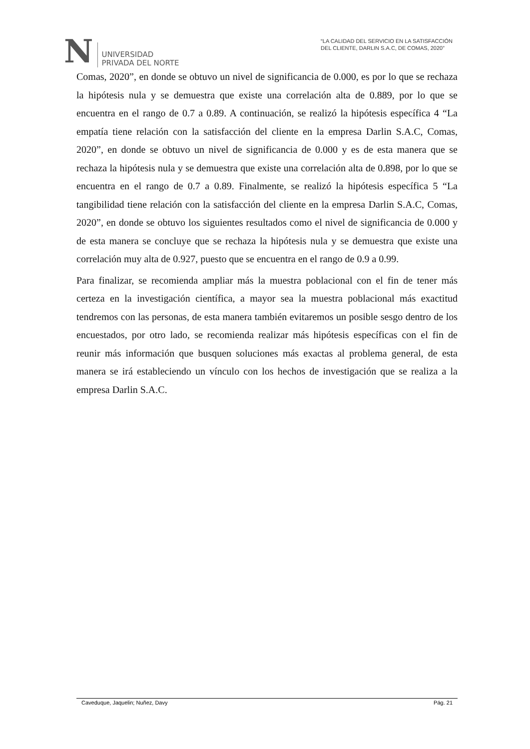N
UNIVERSIDAD
PRIVADA DEL NORTE
“LA CALIDAD DEL SERVICIO EN LA SATISFACCIÓN
DEL CLIENTE, DARLIN S.A.C, DE COMAS, 2020”
Comas, 2020”, en donde se obtuvo un nivel de significancia de 0.000, es por lo que se rechaza la hipótesis nula y se demuestra que existe una correlación alta de 0.889, por lo que se encuentra en el rango de 0.7 a 0.89. A continuación, se realizó la hipótesis específica 4 “La empatía tiene relación con la satisfacción del cliente en la empresa Darlin S.A.C, Comas, 2020”, en donde se obtuvo un nivel de significancia de 0.000 y es de esta manera que se rechaza la hipótesis nula y se demuestra que existe una correlación alta de 0.898, por lo que se encuentra en el rango de 0.7 a 0.89. Finalmente, se realizó la hipótesis específica 5 “La tangibilidad tiene relación con la satisfacción del cliente en la empresa Darlin S.A.C, Comas, 2020”, en donde se obtuvo los siguientes resultados como el nivel de significancia de 0.000 y de esta manera se concluye que se rechaza la hipótesis nula y se demuestra que existe una correlación muy alta de 0.927, puesto que se encuentra en el rango de 0.9 a 0.99.
Para finalizar, se recomienda ampliar más la muestra poblacional con el fin de tener más certeza en la investigación científica, a mayor sea la muestra poblacional más exactitud tendremos con las personas, de esta manera también evitaremos un posible sesgo dentro de los encuestados, por otro lado, se recomienda realizar más hipótesis específicas con el fin de reunir más información que busquen soluciones más exactas al problema general, de esta manera se irá estableciendo un vínculo con los hechos de investigación que se realiza a la empresa Darlin S.A.C.
Caveduque, Jaquelin; Nuñez, Davy Pág. 21